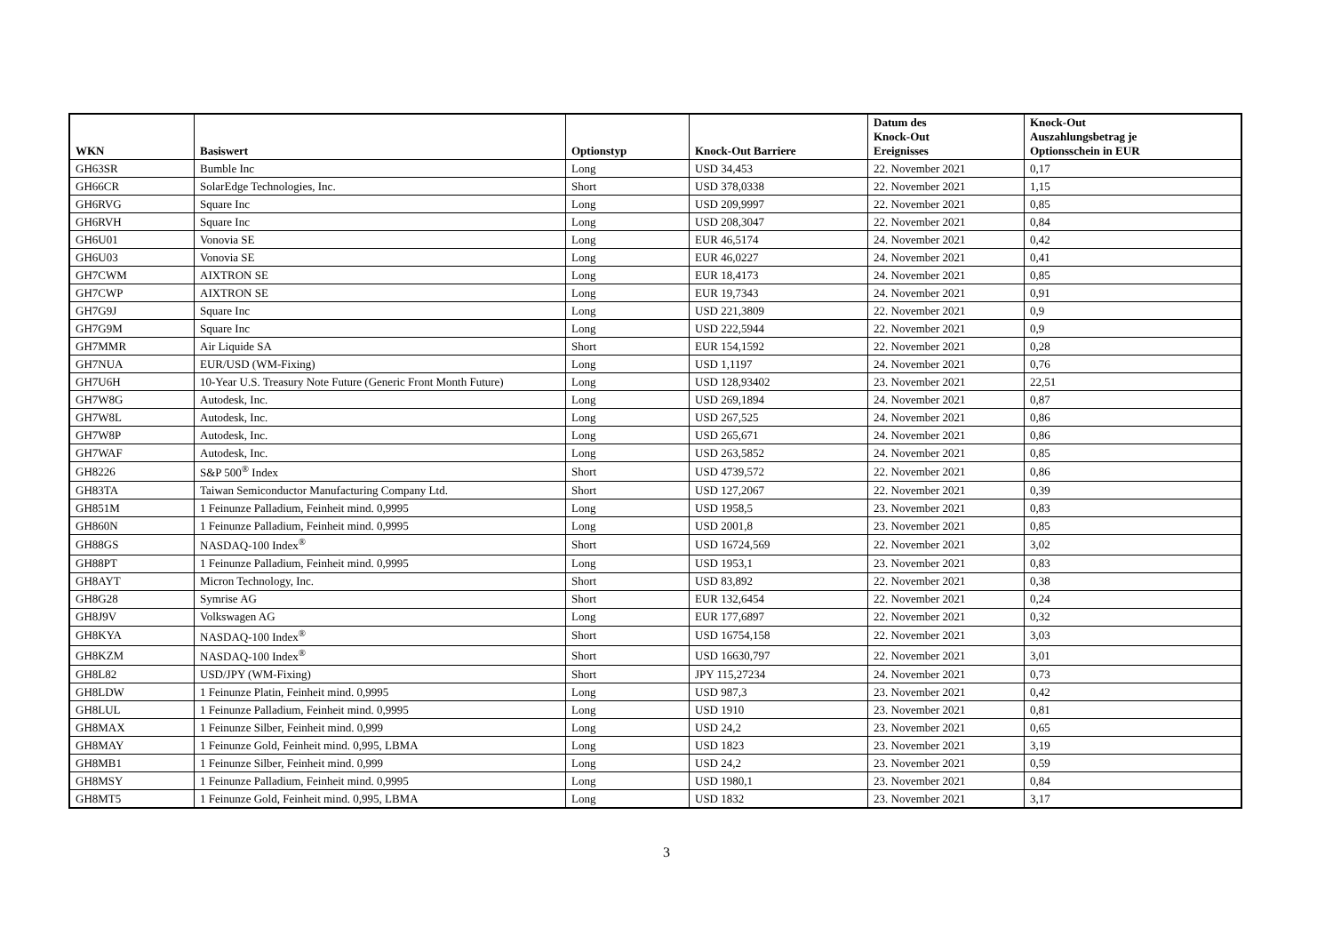| WKN | Basiswert | Optionstyp | Knock-Out Barriere | Datum des Knock-Out Ereignisses | Knock-Out Auszahlungsbetrag je Optionsschein in EUR |
| --- | --- | --- | --- | --- | --- |
| GH63SR | Bumble Inc | Long | USD 34,453 | 22. November 2021 | 0,17 |
| GH66CR | SolarEdge Technologies, Inc. | Short | USD 378,0338 | 22. November 2021 | 1,15 |
| GH6RVG | Square Inc | Long | USD 209,9997 | 22. November 2021 | 0,85 |
| GH6RVH | Square Inc | Long | USD 208,3047 | 22. November 2021 | 0,84 |
| GH6U01 | Vonovia SE | Long | EUR 46,5174 | 24. November 2021 | 0,42 |
| GH6U03 | Vonovia SE | Long | EUR 46,0227 | 24. November 2021 | 0,41 |
| GH7CWM | AIXTRON SE | Long | EUR 18,4173 | 24. November 2021 | 0,85 |
| GH7CWP | AIXTRON SE | Long | EUR 19,7343 | 24. November 2021 | 0,91 |
| GH7G9J | Square Inc | Long | USD 221,3809 | 22. November 2021 | 0,9 |
| GH7G9M | Square Inc | Long | USD 222,5944 | 22. November 2021 | 0,9 |
| GH7MMR | Air Liquide SA | Short | EUR 154,1592 | 22. November 2021 | 0,28 |
| GH7NUA | EUR/USD (WM-Fixing) | Long | USD 1,1197 | 24. November 2021 | 0,76 |
| GH7U6H | 10-Year U.S. Treasury Note Future (Generic Front Month Future) | Long | USD 128,93402 | 23. November 2021 | 22,51 |
| GH7W8G | Autodesk, Inc. | Long | USD 269,1894 | 24. November 2021 | 0,87 |
| GH7W8L | Autodesk, Inc. | Long | USD 267,525 | 24. November 2021 | 0,86 |
| GH7W8P | Autodesk, Inc. | Long | USD 265,671 | 24. November 2021 | 0,86 |
| GH7WAF | Autodesk, Inc. | Long | USD 263,5852 | 24. November 2021 | 0,85 |
| GH8226 | S&P 500<sup>®</sup> Index | Short | USD 4739,572 | 22. November 2021 | 0,86 |
| GH83TA | Taiwan Semiconductor Manufacturing Company Ltd. | Short | USD 127,2067 | 22. November 2021 | 0,39 |
| GH851M | 1 Feinunze Palladium, Feinheit mind. 0,9995 | Long | USD 1958,5 | 23. November 2021 | 0,83 |
| GH860N | 1 Feinunze Palladium, Feinheit mind. 0,9995 | Long | USD 2001,8 | 23. November 2021 | 0,85 |
| GH88GS | NASDAQ-100 Index<sup>®</sup> | Short | USD 16724,569 | 22. November 2021 | 3,02 |
| GH88PT | 1 Feinunze Palladium, Feinheit mind. 0,9995 | Long | USD 1953,1 | 23. November 2021 | 0,83 |
| GH8AYT | Micron Technology, Inc. | Short | USD 83,892 | 22. November 2021 | 0,38 |
| GH8G28 | Symrise AG | Short | EUR 132,6454 | 22. November 2021 | 0,24 |
| GH8J9V | Volkswagen AG | Long | EUR 177,6897 | 22. November 2021 | 0,32 |
| GH8KYA | NASDAQ-100 Index<sup>®</sup> | Short | USD 16754,158 | 22. November 2021 | 3,03 |
| GH8KZM | NASDAQ-100 Index<sup>®</sup> | Short | USD 16630,797 | 22. November 2021 | 3,01 |
| GH8L82 | USD/JPY (WM-Fixing) | Short | JPY 115,27234 | 24. November 2021 | 0,73 |
| GH8LDW | 1 Feinunze Platin, Feinheit mind. 0,9995 | Long | USD 987,3 | 23. November 2021 | 0,42 |
| GH8LUL | 1 Feinunze Palladium, Feinheit mind. 0,9995 | Long | USD 1910 | 23. November 2021 | 0,81 |
| GH8MAX | 1 Feinunze Silber, Feinheit mind. 0,999 | Long | USD 24,2 | 23. November 2021 | 0,65 |
| GH8MAY | 1 Feinunze Gold, Feinheit mind. 0,995, LBMA | Long | USD 1823 | 23. November 2021 | 3,19 |
| GH8MB1 | 1 Feinunze Silber, Feinheit mind. 0,999 | Long | USD 24,2 | 23. November 2021 | 0,59 |
| GH8MSY | 1 Feinunze Palladium, Feinheit mind. 0,9995 | Long | USD 1980,1 | 23. November 2021 | 0,84 |
| GH8MT5 | 1 Feinunze Gold, Feinheit mind. 0,995, LBMA | Long | USD 1832 | 23. November 2021 | 3,17 |
3